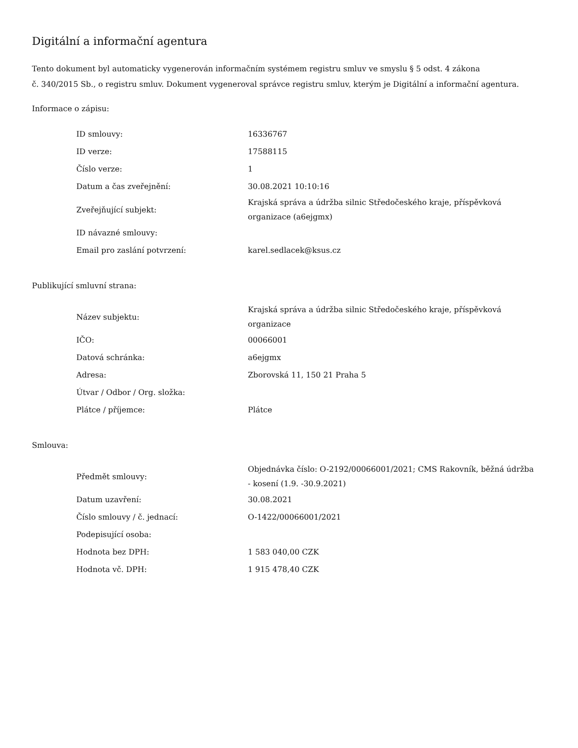Digitální a informační agentura
Tento dokument byl automaticky vygenerován informačním systémem registru smluv ve smyslu § 5 odst. 4 zákona
č. 340/2015 Sb., o registru smluv. Dokument vygeneroval správce registru smluv, kterým je Digitální a informační agentura.
Informace o zápisu:
| ID smlouvy: | 16336767 |
| ID verze: | 17588115 |
| Číslo verze: | 1 |
| Datum a čas zveřejnění: | 30.08.2021 10:10:16 |
| Zveřejňující subjekt: | Krajská správa a údržba silnic Středočeského kraje, příspěvková organizace (a6ejgmx) |
| ID návazné smlouvy: | |
| Email pro zaslání potvrzení: | karel.sedlacek@ksus.cz |
Publikující smluvní strana:
| Název subjektu: | Krajská správa a údržba silnic Středočeského kraje, příspěvková organizace |
| IČO: | 00066001 |
| Datová schránka: | a6ejgmx |
| Adresa: | Zborovská 11, 150 21 Praha 5 |
| Útvar / Odbor / Org. složka: | |
| Plátce / příjemce: | Plátce |
Smlouva:
| Předmět smlouvy: | Objednávka číslo: O-2192/00066001/2021; CMS Rakovník, běžná údržba - kosení (1.9. -30.9.2021) |
| Datum uzavření: | 30.08.2021 |
| Číslo smlouvy / č. jednací: | O-1422/00066001/2021 |
| Podepisující osoba: | |
| Hodnota bez DPH: | 1 583 040,00 CZK |
| Hodnota vč. DPH: | 1 915 478,40 CZK |